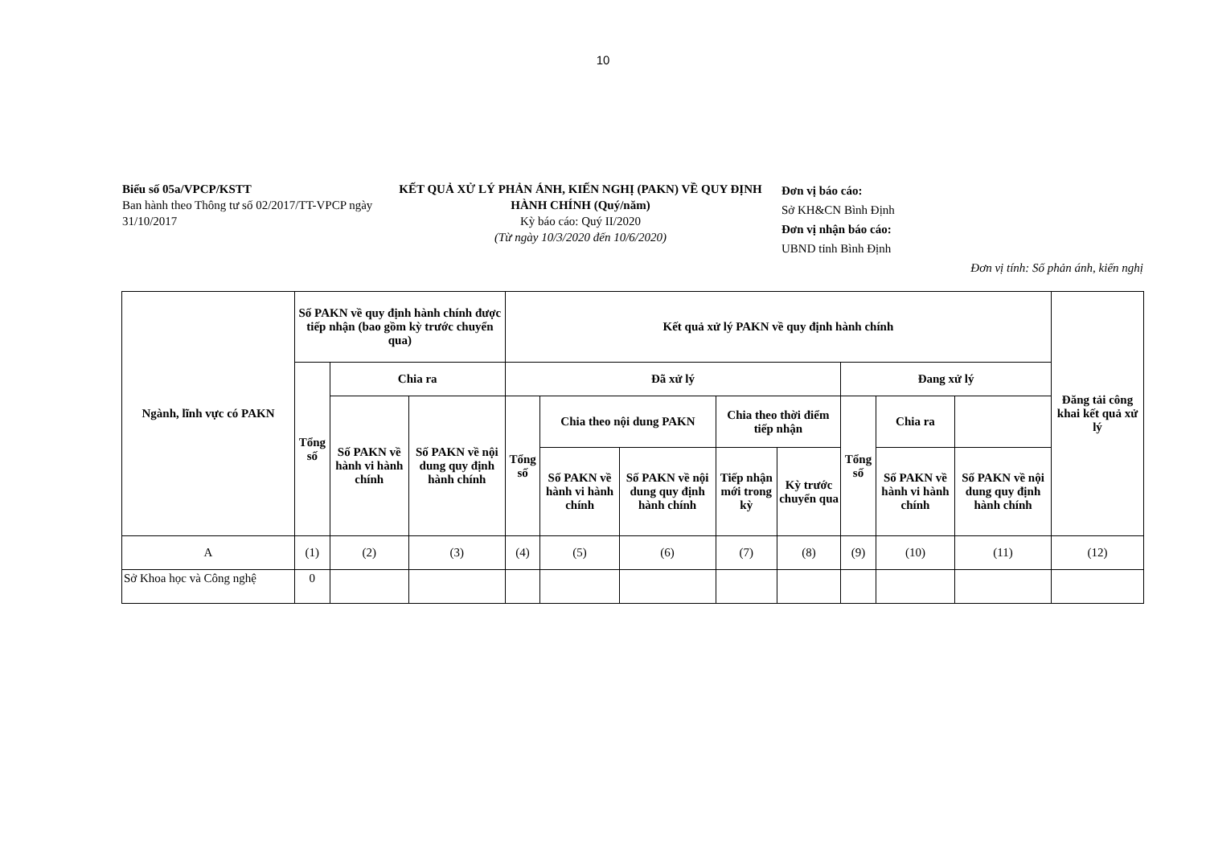10
Biểu số 05a/VPCP/KSTT
Ban hành theo Thông tư số 02/2017/TT-VPCP ngày 31/10/2017
KẾT QUẢ XỬ LÝ PHẢN ÁNH, KIẾN NGHỊ (PAKN) VỀ QUY ĐỊNH HÀNH CHÍNH (Quý/năm)
Kỳ báo cáo: Quý II/2020
(Từ ngày 10/3/2020 đến 10/6/2020)
Đơn vị báo cáo:
Sở KH&CN Bình Định
Đơn vị nhận báo cáo:
UBND tỉnh Bình Định
Đơn vị tính: Số phản ánh, kiến nghị
| Ngành, lĩnh vực có PAKN | Số PAKN về quy định hành chính được tiếp nhận (bao gồm kỳ trước chuyển qua) | | | Kết quả xử lý PAKN về quy định hành chính | | | | | | | | Đăng tải công khai kết quả xử lý |
| --- | --- | --- | --- | --- | --- | --- | --- | --- | --- | --- | --- | --- |
| | Tổng số | Chia ra | | Đã xử lý | | | | | Đang xử lý | | | |
| | | Số PAKN về hành vi hành chính | Số PAKN về nội dung quy định hành chính | Tổng số | Chia theo nội dung PAKN | | Chia theo thời điểm tiếp nhận | | Tổng số | Chia ra | | |
| | | | | | Số PAKN về hành vi hành chính | Số PAKN về nội dung quy định hành chính | Tiếp nhận mới trong kỳ | Kỳ trước chuyển qua | | Số PAKN về hành vi hành chính | Số PAKN về nội dung quy định hành chính | |
| A | (1) | (2) | (3) | (4) | (5) | (6) | (7) | (8) | (9) | (10) | (11) | (12) |
| Sở Khoa học và Công nghệ | 0 | | | | | | | | | | | |